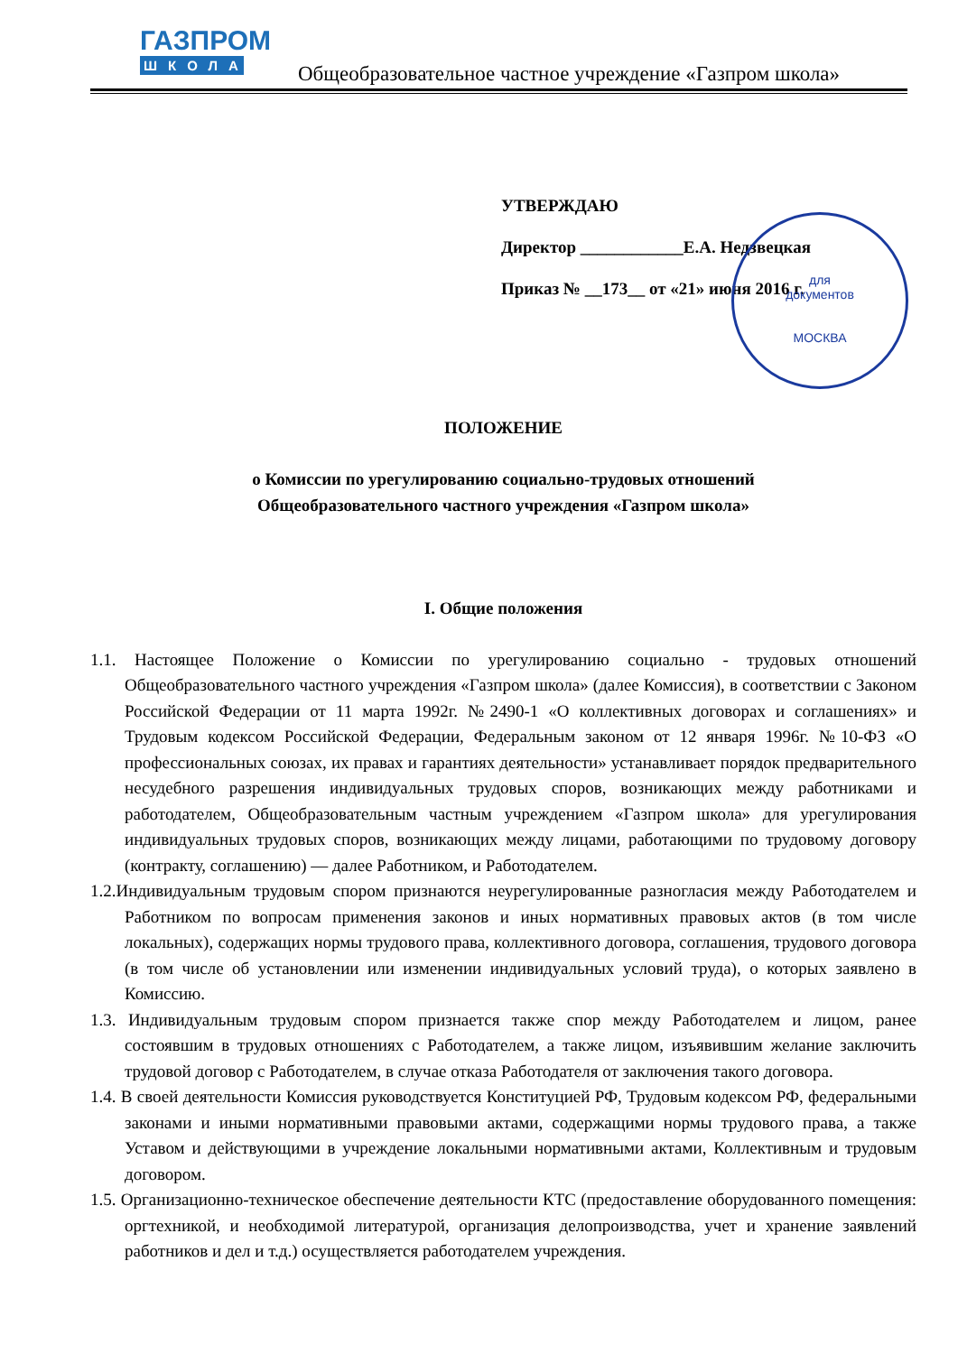ГАЗПРОМ
ШКОЛА
Общеобразовательное частное учреждение «Газпром школа»
УТВЕРЖДАЮ
Директор ____________Е.А. Недзвецкая
Приказ № __173__ от «21» июня 2016 г.
для
документов
МОСКВА
ПОЛОЖЕНИЕ
о Комиссии по урегулированию социально-трудовых отношений
Общеобразовательного частного учреждения «Газпром школа»
I. Общие положения
1.1. Настоящее Положение о Комиссии по урегулированию социально - трудовых отношений Общеобразовательного частного учреждения «Газпром школа» (далее Комиссия), в соответствии с Законом Российской Федерации от 11 марта 1992г. №2490-1 «О коллективных договорах и соглашениях» и Трудовым кодексом Российской Федерации, Федеральным законом от 12 января 1996г. №10-ФЗ «О профессиональных союзах, их правах и гарантиях деятельности» устанавливает порядок предварительного несудебного разрешения индивидуальных трудовых споров, возникающих между работниками и работодателем, Общеобразовательным частным учреждением «Газпром школа» для урегулирования индивидуальных трудовых споров, возникающих между лицами, работающими по трудовому договору (контракту, соглашению) — далее Работником, и Работодателем.
1.2.Индивидуальным трудовым спором признаются неурегулированные разногласия между Работодателем и Работником по вопросам применения законов и иных нормативных правовых актов (в том числе локальных), содержащих нормы трудового права, коллективного договора, соглашения, трудового договора (в том числе об установлении или изменении индивидуальных условий труда), о которых заявлено в Комиссию.
1.3. Индивидуальным трудовым спором признается также спор между Работодателем и лицом, ранее состоявшим в трудовых отношениях с Работодателем, а также лицом, изъявившим желание заключить трудовой договор с Работодателем, в случае отказа Работодателя от заключения такого договора.
1.4. В своей деятельности Комиссия руководствуется Конституцией РФ, Трудовым кодексом РФ, федеральными законами и иными нормативными правовыми актами, содержащими нормы трудового права, а также Уставом и действующими в учреждение локальными нормативными актами, Коллективным и трудовым договором.
1.5. Организационно-техническое обеспечение деятельности КТС (предоставление оборудованного помещения: оргтехникой, и необходимой литературой, организация делопроизводства, учет и хранение заявлений работников и дел и т.д.) осуществляется работодателем учреждения.